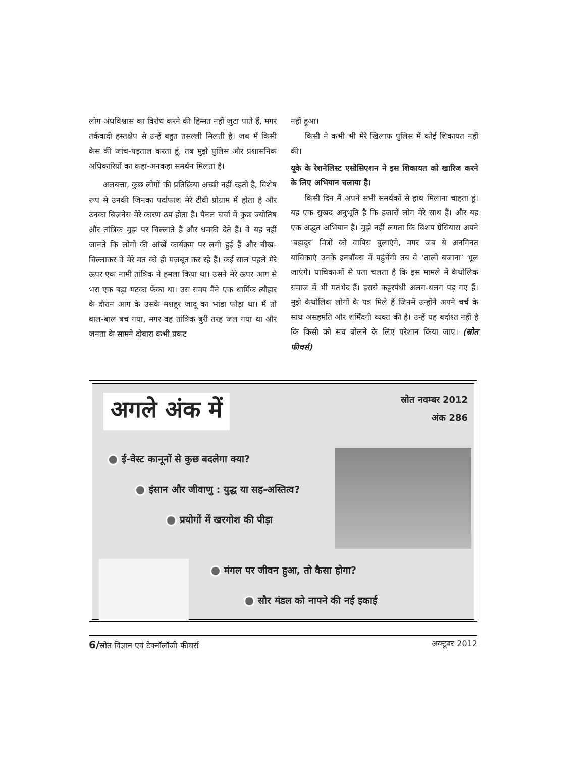लोग अंधविश्वास का विरोध करने की हिम्मत नहीं जुटा पाते हैं, मगर तर्कवादी हस्तक्षेप से उन्हें बहुत तसल्ली मिलती है। जब मैं किसी केस की जांच-पड़ताल करता हूं, तब मुझे पुलिस और प्रशासनिक अधिकारियों का कहा-अनकहा समर्थन मिलता है।
अलबत्ता, कुछ लोगों की प्रतिक्रिया अच्छी नहीं रहती है, विशेष रूप से उनकी जिनका पर्दाफाश मेरे टीवी प्रोग्राम में होता है और उनका बिज़नेस मेरे कारण ठप होता है। पैनल चर्चा में कुछ ज्योतिष और तांत्रिक मुझ पर चिल्लाते हैं और धमकी देते हैं। वे यह नहीं जानते कि लोगों की आंखें कार्यक्रम पर लगी हुई हैं और चीख-चिल्लाकर वे मेरे मत को ही मज़बूत कर रहे हैं। कई साल पहले मेरे ऊपर एक नामी तांत्रिक ने हमला किया था। उसने मेरे ऊपर आग से भरा एक बड़ा मटका फेंका था। उस समय मैंने एक धार्मिक त्यौहार के दौरान आग के उसके मशहूर जादू का भांडा फोड़ा था। मैं तो बाल-बाल बच गया, मगर वह तांत्रिक बुरी तरह जल गया था और जनता के सामने दोबारा कभी प्रकट
नहीं हुआ।
किसी ने कभी भी मेरे खिलाफ पुलिस में कोई शिकायत नहीं की।
यूके के रेशनेलिस्ट एसोसिएशन ने इस शिकायत को खारिज करने के लिए अभियान चलाया है।
किसी दिन मैं अपने सभी समर्थकों से हाथ मिलाना चाहता हूं। यह एक सुखद अनुभूति है कि हज़ारों लोग मेरे साथ हैं। और यह एक अद्भुत अभियान है। मुझे नहीं लगता कि बिशप ग्रेसियास अपने ‘बहादुर’ मित्रों को वापिस बुलाएंगे, मगर जब ये अनगिनत याचिकाएं उनके इनबॉक्स में पहुंचेंगी तब वे ‘ताली बजाना’ भूल जाएंगे। याचिकाओं से पता चलता है कि इस मामले में कैथोलिक समाज में भी मतभेद हैं। इससे कट्टरपंथी अलग-थलग पड़ गए हैं। मुझे कैथोलिक लोगों के पत्र मिले हैं जिनमें उन्होंने अपने चर्च के साथ असहमति और शर्मिंदगी व्यक्त की है। उन्हें यह बर्दाश्त नहीं है कि किसी को सच बोलने के लिए परेशान किया जाए। (स्रोत फीचर्स)
अगले अंक में
स्रोत नवम्बर 2012
अंक 286
ई-वेस्ट कानूनों से कुछ बदलेगा क्या?
इंसान और जीवाणु : युद्ध या सह-अस्तित्व?
प्रयोगों में खरगोश की पीड़ा
मंगल पर जीवन हुआ, तो कैसा होगा?
सौर मंडल को नापने की नई इकाई
6/स्रोत विज्ञान एवं टेक्नॉलॉजी फीचर्स अक्टूबर 2012